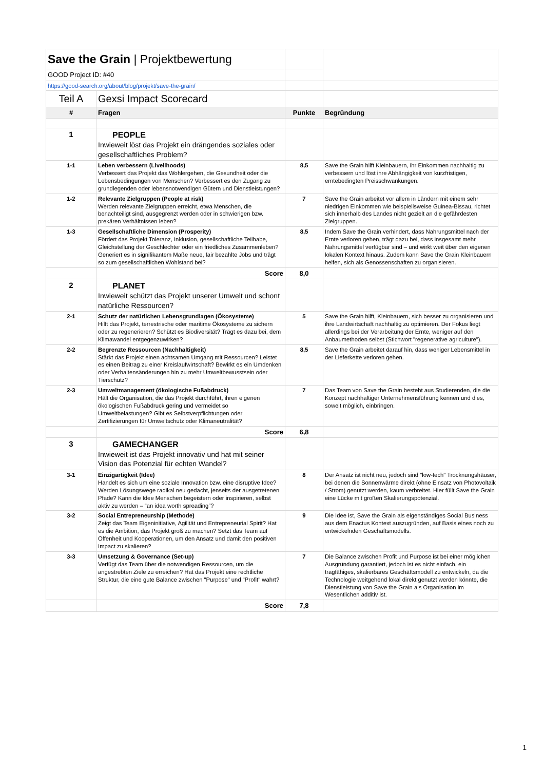| Save the Grain / Projektbewertung | | | |
| GOOD Project ID: #40 | | | |
| https://good-search.org/about/blog/projekt/save-the-grain/ | | | |
| Teil A | Gexsi Impact Scorecard | | |
| # | Fragen | Punkte | Begründung |
| 1 | PEOPLE Inwieweit löst das Projekt ein drängendes soziales oder gesellschaftliches Problem? | | |
| 1-1 | Leben verbessern (Livelihoods) Verbessert das Projekt das Wohlergehen, die Gesundheit oder die Lebensbedingungen von Menschen? Verbessert es den Zugang zu grundlegenden oder lebensnotwendigen Gütern und Dienstleistungen? | 8,5 | Save the Grain hilft Kleinbauern, ihr Einkommen nachhaltig zu verbessern und löst ihre Abhängigkeit von kurzfristigen, erntebedingten Preisschwankungen. |
| 1-2 | Relevante Zielgruppen (People at risk) Werden relevante Zielgruppen erreicht, etwa Menschen, die benachteiligt sind, ausgegrenzt werden oder in schwierigen bzw. prekären Verhältnissen leben? | 7 | Save the Grain arbeitet vor allem in Ländern mit einem sehr niedrigen Einkommen wie beispiellsweise Guinea-Bissau, richtet sich innerhalb des Landes nicht gezielt an die gefährdesten Zielgruppen. |
| 1-3 | Gesellschaftliche Dimension (Prosperity) Fördert das Projekt Toleranz, Inklusion, gesellschaftliche Teilhabe, Gleichstellung der Geschlechter oder ein friedliches Zusammenleben? Generiert es in signifikantem Maße neue, fair bezahlte Jobs und trägt so zum gesellschaftlichen Wohlstand bei? | 8,5 | Indem Save the Grain verhindert, dass Nahrungsmittel nach der Ernte verloren gehen, trägt dazu bei, dass insgesamt mehr Nahrungsmittel verfügbar sind – und wirkt weit über den eigenen lokalen Kontext hinaus. Zudem kann Save the Grain Kleinbauern helfen, sich als Genossenschaften zu organisieren. |
| | Score | 8,0 | |
| 2 | PLANET Inwieweit schützt das Projekt unserer Umwelt und schont natürliche Ressourcen? | | |
| 2-1 | Schutz der natürlichen Lebensgrundlagen (Ökosysteme) Hilft das Projekt, terrestrische oder maritime Ökosysteme zu sichern oder zu regenerieren? Schützt es Biodiversität? Trägt es dazu bei, dem Klimawandel entgegenzuwirken? | 5 | Save the Grain hilft, Kleinbauern, sich besser zu organisieren und ihre Landwirtschaft nachhaltig zu optimieren. Der Fokus liegt allerdings bei der Verarbeitung der Ernte, weniger auf den Anbaumethoden selbst (Stichwort "regenerative agriculture"). |
| 2-2 | Begrenzte Ressourcen (Nachhaltigkeit) Stärkt das Projekt einen achtsamen Umgang mit Ressourcen? Leistet es einen Beitrag zu einer Kreislaufwirtschaft? Bewirkt es ein Umdenken oder Verhaltensänderungen hin zu mehr Umweltbewusstsein oder Tierschutz? | 8,5 | Save the Grain arbeitet darauf hin, dass weniger Lebensmittel in der Lieferkette verloren gehen. |
| 2-3 | Umweltmanagement (ökologische Fußabdruck) Hält die Organisation, die das Projekt durchführt, ihren eigenen ökologischen Fußabdruck gering und vermeidet so Umweltbelastungen? Gibt es Selbstverpflichtungen oder Zertifizierungen für Umweltschutz oder Klimaneutralität? | 7 | Das Team von Save the Grain besteht aus Studierenden, die die Konzept nachhaltiger Unternehmensführung kennen und dies, soweit möglich, einbringen. |
| | Score | 6,8 | |
| 3 | GAMECHANGER Inwieweit ist das Projekt innovativ und hat mit seiner Vision das Potenzial für echten Wandel? | | |
| 3-1 | Einzigartigkeit (Idee) Handelt es sich um eine soziale Innovation bzw. eine disruptive Idee? Werden Lösungswege radikal neu gedacht, jenseits der ausgetretenen Pfade? Kann die Idee Menschen begeistern oder inspirieren, selbst aktiv zu werden – “an idea worth spreading”? | 8 | Der Ansatz ist nicht neu, jedoch sind "low-tech" Trocknungshäuser, bei denen die Sonnenwärme direkt (ohne Einsatz von Photovoltaik / Strom) genutzt werden, kaum verbreitet. Hier füllt Save the Grain eine Lücke mit großen Skalierungspotenzial. |
| 3-2 | Social Entrepreneurship (Methode) Zeigt das Team Eigeninitiative, Agilität und Entrepreneurial Spirit? Hat es die Ambition, das Projekt groß zu machen? Setzt das Team auf Offenheit und Kooperationen, um den Ansatz und damit den positiven Impact zu skalieren? | 9 | Die Idee ist, Save the Grain als eigenständiges Social Business aus dem Enactus Kontext auszugründen, auf Basis eines noch zu entwickelnden Geschäftsmodells. |
| 3-3 | Umsetzung & Governance (Set-up) Verfügt das Team über die notwendigen Ressourcen, um die angestrebten Ziele zu erreichen? Hat das Projekt eine rechtliche Struktur, die eine gute Balance zwischen "Purpose" und "Profit" wahrt? | 7 | Die Balance zwischen Profit und Purpose ist bei einer möglichen Ausgründung garantiert, jedoch ist es nicht einfach, ein tragfähiges, skalierbares Geschäftsmodell zu entwickeln, da die Technologie weitgehend lokal direkt genutzt werden könnte, die Dienstleistung von Save the Grain als Organisation im Wesentlichen additiv ist. |
| | Score | 7,8 | |
1